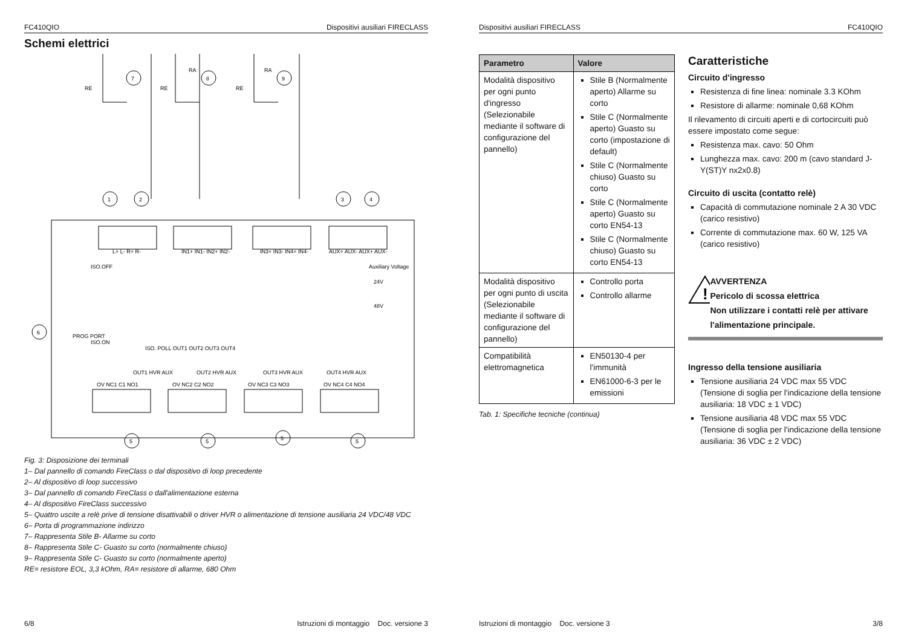FC410QIO Dispositivi ausiliari FIRECLASS
Schemi elettrici
L+ L- R+ R-
IN1+ IN1- IN2+ IN2-
IN3+ IN3- IN4+ IN4-
AUX+ AUX- AUX+ AUX-
OV NC1 C1 NO1
OV NC2 C2 NO2
OV NC3 C3 NO3
OV NC4 C4 NO4
1
2
3
4
6
5
5
5
5
7
8
9
RE
RE
RE
RA
RA
ISO.OFF
ISO.ON
Auxiliary Voltage
24V
48V
PROG PORT
ISO. POLL OUT1 OUT2 OUT3 OUT4
OUT1 HVR AUX
OUT2 HVR AUX
OUT3 HVR AUX
OUT4 HVR AUX
Fig. 3: Disposizione dei terminali
1– Dal pannello di comando FireClass o dal dispositivo di loop precedente
2– Al dispositivo di loop successivo
3– Dal pannello di comando FireClass o dall'alimentazione esterna
4– Al dispositivo FireClass successivo
5– Quattro uscite a relè prive di tensione disattivabili o driver HVR o alimentazione di tensione ausiliaria 24 VDC/48 VDC
6– Porta di programmazione indirizzo
7– Rappresenta Stile B- Allarme su corto
8– Rappresenta Stile C- Guasto su corto (normalmente chiuso)
9– Rappresenta Stile C- Guasto su corto (normalmente aperto)
RE= resistore EOL, 3,3 kOhm, RA= resistore di allarme, 680 Ohm
6/8 Istruzioni di montaggio Doc. versione 3
Dispositivi ausiliari FIRECLASS FC410QIO
| Parametro | Valore |
| --- | --- |
| Modalità dispositivo per ogni punto d'ingresso (Selezionabile mediante il software di configurazione del pannello) | Stile B (Normalmente aperto) Allarme su corto Stile C (Normalmente aperto) Guasto su corto (impostazione di default) Stile C (Normalmente chiuso) Guasto su corto Stile C (Normalmente aperto) Guasto su corto EN54-13 Stile C (Normalmente chiuso) Guasto su corto EN54-13 |
| Modalità dispositivo per ogni punto di uscita (Selezionabile mediante il software di configurazione del pannello) | Controllo porta Controllo allarme |
| Compatibilità elettromagnetica | EN50130-4 per l'immunità EN61000-6-3 per le emissioni |
Tab. 1: Specifiche tecniche (continua)
Caratteristiche
Circuito d'ingresso
Resistenza di fine linea: nominale 3.3 KOhm
Resistore di allarme: nominale 0,68 KOhm
Il rilevamento di circuiti aperti e di cortocircuiti può essere impostato come segue:
Resistenza max. cavo: 50 Ohm
Lunghezza max. cavo: 200 m (cavo standard J-Y(ST)Y nx2x0.8)
Circuito di uscita (contatto relè)
Capacità di commutazione nominale 2 A 30 VDC (carico resistivo)
Corrente di commutazione max. 60 W, 125 VA (carico resistivo)
!
AVVERTENZA
Pericolo di scossa elettrica
Non utilizzare i contatti relè per attivare l'alimentazione principale.
Ingresso della tensione ausiliaria
Tensione ausiliaria 24 VDC max 55 VDC
(Tensione di soglia per l'indicazione della tensione ausiliaria: 18 VDC ± 1 VDC)
Tensione ausiliaria 48 VDC max 55 VDC
(Tensione di soglia per l'indicazione della tensione ausiliaria: 36 VDC ± 2 VDC)
Istruzioni di montaggio Doc. versione 3 3/8